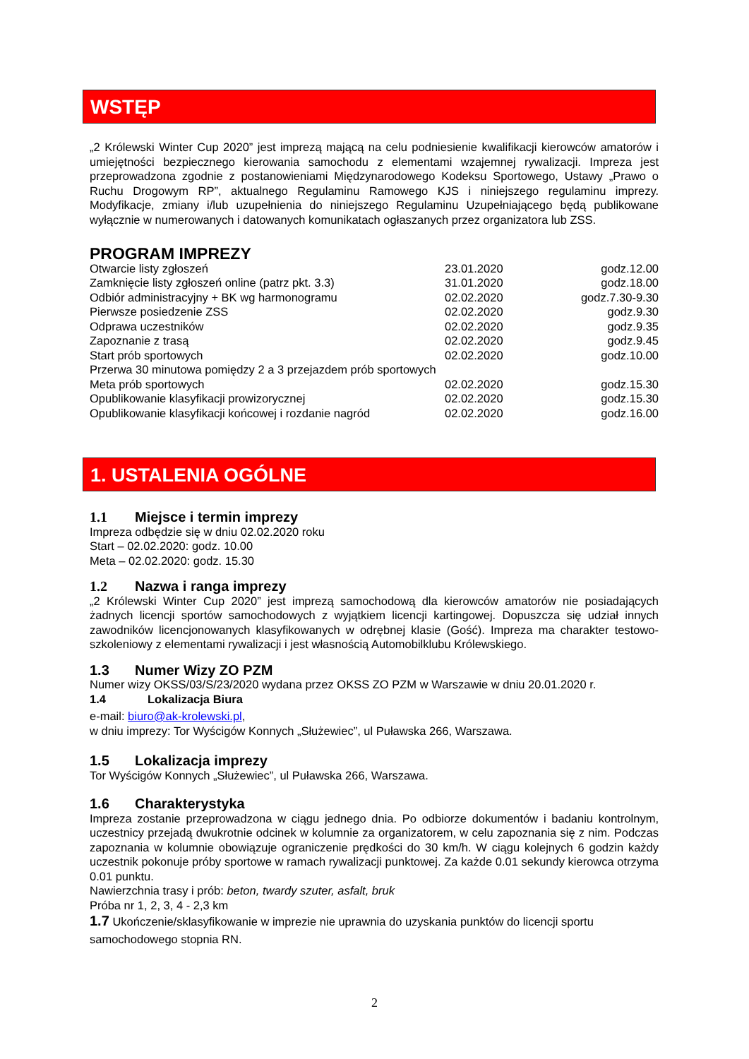WSTĘP
„2 Królewski Winter Cup 2020” jest imprezą mającą na celu podniesienie kwalifikacji kierowców amatorów i umiejętności bezpiecznego kierowania samochodu z elementami wzajemnej rywalizacji. Impreza jest przeprowadzona zgodnie z postanowieniami Międzynarodowego Kodeksu Sportowego, Ustawy „Prawo o Ruchu Drogowym RP”, aktualnego Regulaminu Ramowego KJS i niniejszego regulaminu imprezy. Modyfikacje, zmiany i/lub uzupełnienia do niniejszego Regulaminu Uzupełniającego będą publikowane wyłącznie w numerowanych i datowanych komunikatach ogłaszanych przez organizatora lub ZSS.
PROGRAM IMPREZY
| Otwarcie listy zgłoszeń | 23.01.2020 | godz.12.00 |
| Zamknięcie listy zgłoszeń online (patrz pkt. 3.3) | 31.01.2020 | godz.18.00 |
| Odbiór administracyjny + BK wg harmonogramu | 02.02.2020 | godz.7.30-9.30 |
| Pierwsze posiedzenie ZSS | 02.02.2020 | godz.9.30 |
| Odprawa uczestników | 02.02.2020 | godz.9.35 |
| Zapoznanie z trasą | 02.02.2020 | godz.9.45 |
| Start prób sportowych | 02.02.2020 | godz.10.00 |
| Przerwa 30 minutowa pomiędzy 2 a 3 przejazdem prób sportowych | | |
| Meta prób sportowych | 02.02.2020 | godz.15.30 |
| Opublikowanie klasyfikacji prowizorycznej | 02.02.2020 | godz.15.30 |
| Opublikowanie klasyfikacji końcowej i rozdanie nagród | 02.02.2020 | godz.16.00 |
1. USTALENIA OGÓLNE
1.1 Miejsce i termin imprezy
Impreza odbędzie się w dniu 02.02.2020 roku
Start – 02.02.2020: godz. 10.00
Meta – 02.02.2020: godz. 15.30
1.2 Nazwa i ranga imprezy
„2 Królewski Winter Cup 2020” jest imprezą samochodową dla kierowców amatorów nie posiadających żadnych licencji sportów samochodowych z wyjątkiem licencji kartingowej. Dopuszcza się udział innych zawodników licencjonowanych klasyfikowanych w odrębnej klasie (Gość). Impreza ma charakter testowo-szkoleniowy z elementami rywalizacji i jest własnością Automobilklubu Królewskiego.
1.3 Numer Wizy ZO PZM
Numer wizy OKSS/03/S/23/2020 wydana przez OKSS ZO PZM w Warszawie w dniu 20.01.2020 r.
1.4 Lokalizacja Biura
e-mail: biuro@ak-krolewski.pl,
w dniu imprezy: Tor Wyścigów Konnych „Służewiec”, ul Puławska 266, Warszawa.
1.5 Lokalizacja imprezy
Tor Wyścigów Konnych „Służewiec”, ul Puławska 266, Warszawa.
1.6 Charakterystyka
Impreza zostanie przeprowadzona w ciągu jednego dnia. Po odbiorze dokumentów i badaniu kontrolnym, uczestnicy przejadą dwukrotnie odcinek w kolumnie za organizatorem, w celu zapoznania się z nim. Podczas zapoznania w kolumnie obowiązuje ograniczenie prędkości do 30 km/h. W ciągu kolejnych 6 godzin każdy uczestnik pokonuje próby sportowe w ramach rywalizacji punktowej. Za każde 0.01 sekundy kierowca otrzyma 0.01 punktu.
Nawierzchnia trasy i prób: beton, twardy szuter, asfalt, bruk
Próba nr 1, 2, 3, 4 - 2,3 km
1.7 Ukończenie/sklasyfikowanie w imprezie nie uprawnia do uzyskania punktów do licencji sportu samochodowego stopnia RN.
2